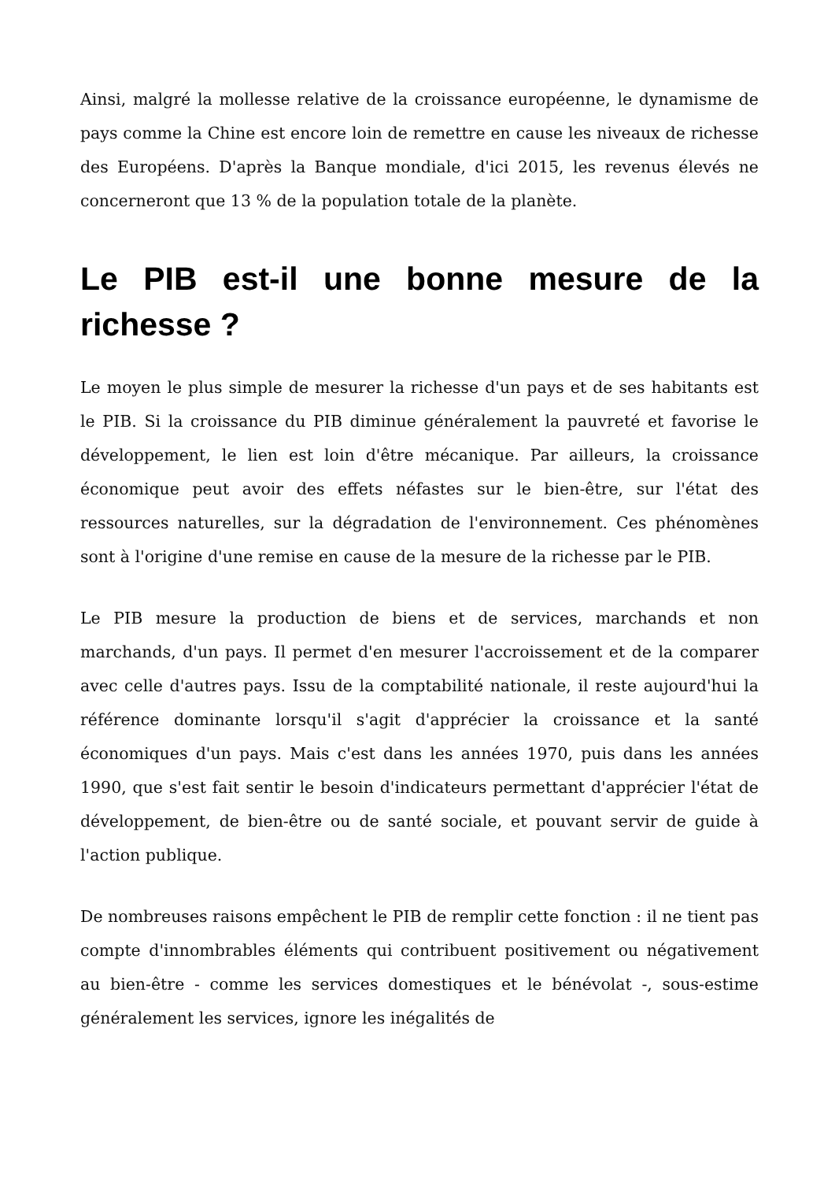Ainsi, malgré la mollesse relative de la croissance européenne, le dynamisme de pays comme la Chine est encore loin de remettre en cause les niveaux de richesse des Européens. D'après la Banque mondiale, d'ici 2015, les revenus élevés ne concerneront que 13 % de la population totale de la planète.
Le PIB est-il une bonne mesure de la richesse ?
Le moyen le plus simple de mesurer la richesse d'un pays et de ses habitants est le PIB. Si la croissance du PIB diminue généralement la pauvreté et favorise le développement, le lien est loin d'être mécanique. Par ailleurs, la croissance économique peut avoir des effets néfastes sur le bien-être, sur l'état des ressources naturelles, sur la dégradation de l'environnement. Ces phénomènes sont à l'origine d'une remise en cause de la mesure de la richesse par le PIB.
Le PIB mesure la production de biens et de services, marchands et non marchands, d'un pays. Il permet d'en mesurer l'accroissement et de la comparer avec celle d'autres pays. Issu de la comptabilité nationale, il reste aujourd'hui la référence dominante lorsqu'il s'agit d'apprécier la croissance et la santé économiques d'un pays. Mais c'est dans les années 1970, puis dans les années 1990, que s'est fait sentir le besoin d'indicateurs permettant d'apprécier l'état de développement, de bien-être ou de santé sociale, et pouvant servir de guide à l'action publique.
De nombreuses raisons empêchent le PIB de remplir cette fonction : il ne tient pas compte d'innombrables éléments qui contribuent positivement ou négativement au bien-être - comme les services domestiques et le bénévolat -, sous-estime généralement les services, ignore les inégalités de